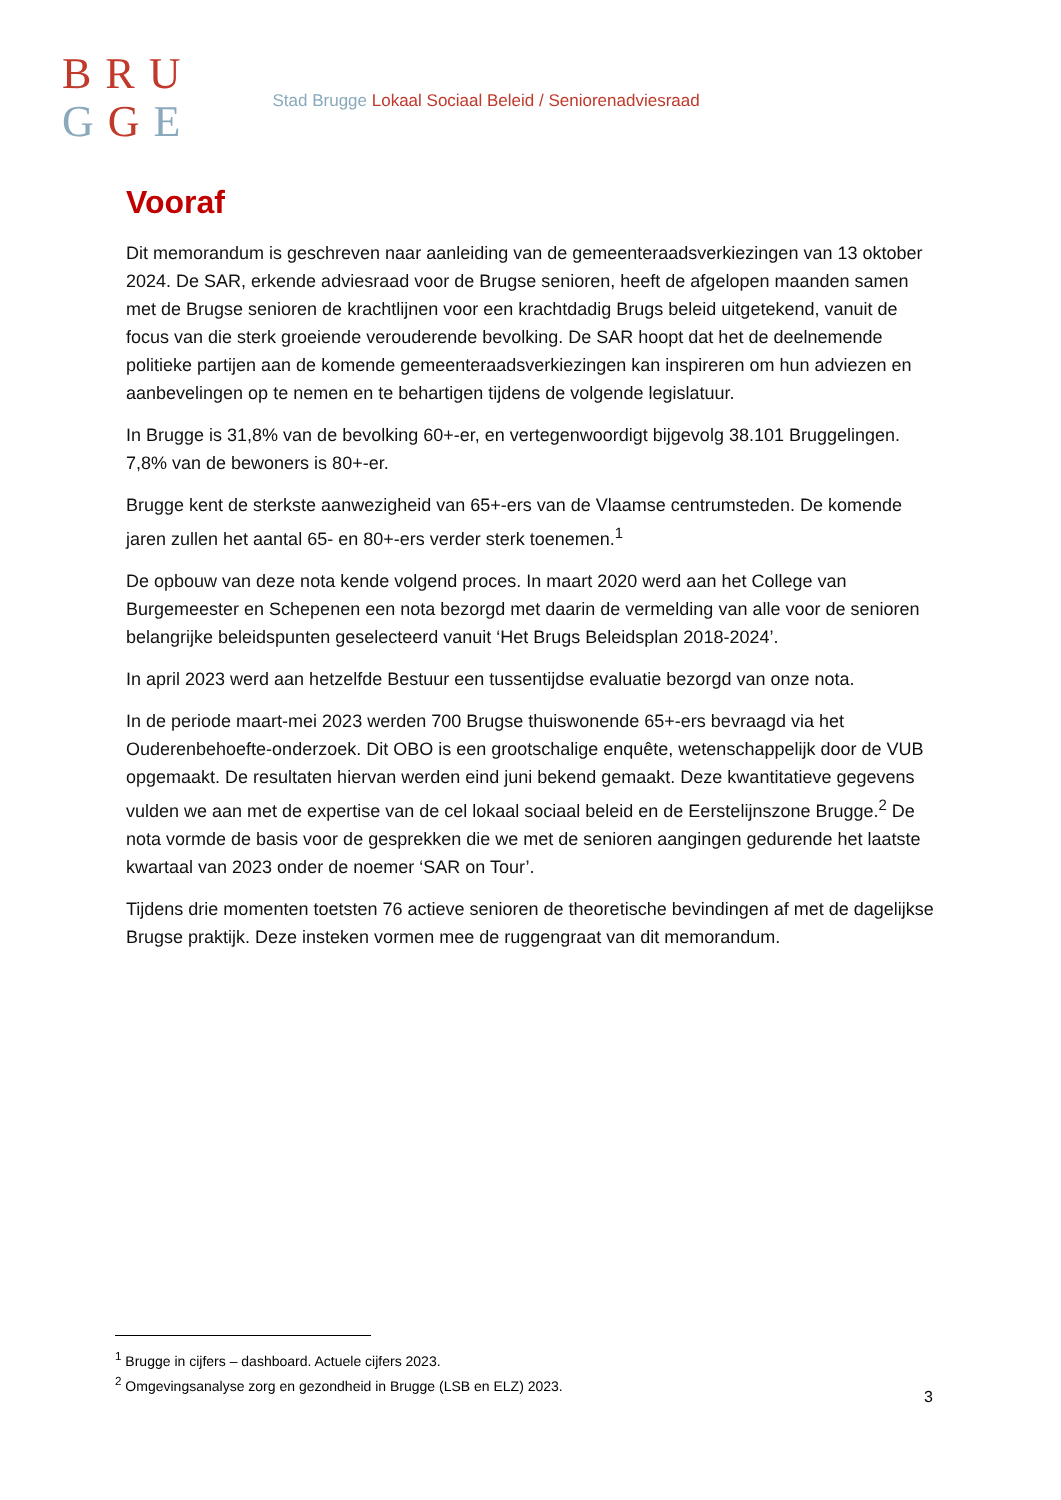BRU
GGE
Stad Brugge Lokaal Sociaal Beleid / Seniorenadviesraad
Vooraf
Dit memorandum is geschreven naar aanleiding van de gemeenteraadsverkiezingen van 13 oktober 2024. De SAR, erkende adviesraad voor de Brugse senioren, heeft de afgelopen maanden samen met de Brugse senioren de krachtlijnen voor een krachtdadig Brugs beleid uitgetekend, vanuit de focus van die sterk groeiende verouderende bevolking. De SAR hoopt dat het de deelnemende politieke partijen aan de komende gemeenteraadsverkiezingen kan inspireren om hun adviezen en aanbevelingen op te nemen en te behartigen tijdens de volgende legislatuur.
In Brugge is 31,8% van de bevolking 60+-er, en vertegenwoordigt bijgevolg 38.101 Bruggelingen. 7,8% van de bewoners is 80+-er.
Brugge kent de sterkste aanwezigheid van 65+-ers van de Vlaamse centrumsteden. De komende jaren zullen het aantal 65- en 80+-ers verder sterk toenemen.<sup>1</sup>
De opbouw van deze nota kende volgend proces. In maart 2020 werd aan het College van Burgemeester en Schepenen een nota bezorgd met daarin de vermelding van alle voor de senioren belangrijke beleidspunten geselecteerd vanuit ‘Het Brugs Beleidsplan 2018-2024’.
In april 2023 werd aan hetzelfde Bestuur een tussentijdse evaluatie bezorgd van onze nota.
In de periode maart-mei 2023 werden 700 Brugse thuiswonende 65+-ers bevraagd via het Ouderenbehoefte-onderzoek. Dit OBO is een grootschalige enquête, wetenschappelijk door de VUB opgemaakt. De resultaten hiervan werden eind juni bekend gemaakt. Deze kwantitatieve gegevens vulden we aan met de expertise van de cel lokaal sociaal beleid en de Eerstelijnszone Brugge.<sup>2</sup> De nota vormde de basis voor de gesprekken die we met de senioren aangingen gedurende het laatste kwartaal van 2023 onder de noemer ‘SAR on Tour’.
Tijdens drie momenten toetsten 76 actieve senioren de theoretische bevindingen af met de dagelijkse Brugse praktijk. Deze insteken vormen mee de ruggengraat van dit memorandum.
<sup>1</sup> Brugge in cijfers – dashboard. Actuele cijfers 2023.
<sup>2</sup> Omgevingsanalyse zorg en gezondheid in Brugge (LSB en ELZ) 2023.
3